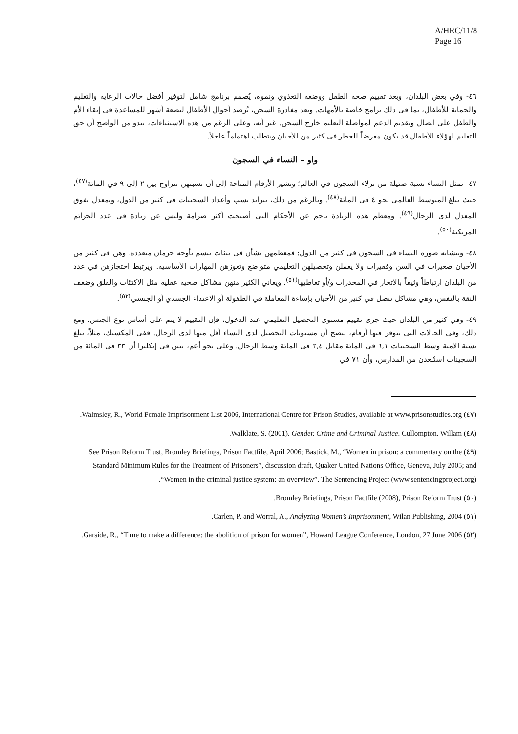A/HRC/11/8
Page 16
٤٦- وفي بعض البلدان، وبعد تقييم صحة الطفل ووضعه التغذوي ونموه، يُصمم برنامج شامل لتوفير أفضل حالات الرعاية والتعليم والحماية للأطفال، بما في ذلك برامج خاصة بالأمهات. وبعد مغادرة السجن، تُرصد أحوال الأطفال لبضعة أشهر للمساعدة في إبقاء الأم والطفل على اتصال وتقديم الدعم لمواصلة التعليم خارج السجن. غير أنه، وعلى الرغم من هذه الاستثناءات، يبدو من الواضح أن حق التعليم لهؤلاء الأطفال قد يكون معرضاً للخطر في كثير من الأحيان ويتطلب اهتماماً عاجلاً.
واو – النساء في السجون
٤٧- تمثل النساء نسبة ضئيلة من نزلاء السجون في العالم؛ وتشير الأرقام المتاحة إلى أن نسبتهن تتراوح بين ٢ إلى ٩ في المائة<sup>(٤٧)</sup>، حيث يبلغ المتوسط العالمي نحو ٤ في المائة<sup>(٤٨)</sup>. وبالرغم من ذلك، تتزايد نسب وأعداد السجينات في كثير من الدول، وبمعدل يفوق المعدل لدى الرجال<sup>(٤٩)</sup>. ومعظم هذه الزيادة ناجم عن الأحكام التي أصبحت أكثر صرامة وليس عن زيادة في عدد الجرائم المرتكبة<sup>(٥٠)</sup>.
٤٨- وتتشابه صورة النساء في السجون في كثير من الدول: فمعظمهن نشأن في بيئات تتسم بأوجه حرمان متعددة. وهن في كثير من الأحيان صغيرات في السن وفقيرات ولا يعملن وتحصيلهن التعليمي متواضع وتعوزهن المهارات الأساسية. ويرتبط احتجازهن في عدد من البلدان ارتباطاً وثيقاً بالاتجار في المخدرات و/أو تعاطيها<sup>(٥١)</sup>. ويعاني الكثير منهن مشاكل صحية عقلية مثل الاكتئاب والقلق وضعف الثقة بالنفس، وهي مشاكل تتصل في كثير من الأحيان بإساءة المعاملة في الطفولة أو الاعتداء الجسدي أو الجنسي<sup>(٥٢)</sup>.
٤٩- وفي كثير من البلدان حيث جرى تقييم مستوى التحصيل التعليمي عند الدخول، فإن التقييم لا يتم على أساس نوع الجنس. ومع ذلك، وفي الحالات التي تتوفر فيها أرقام، يتضح أن مستويات التحصيل لدى النساء أقل منها لدى الرجال. ففي المكسيك، مثلاً، تبلغ نسبة الأمية وسط السجينات ٦,١ في المائة مقابل ٢,٤ في المائة وسط الرجال. وعلى نحو أعم، تبين في إنكلترا أن ٣٣ في المائة من السجينات استُبعدن من المدارس، وأن ٧١ في
(٤٧) Walmsley, R., World Female Imprisonment List 2006, International Centre for Prison Studies, available at www.prisonstudies.org.
(٤٨) Walklate, S. (2001), Gender, Crime and Criminal Justice. Cullompton, Willam.
(٤٩) See Prison Reform Trust, Bromley Briefings, Prison Factfile, April 2006; Bastick, M., “Women in prison: a commentary on the Standard Minimum Rules for the Treatment of Prisoners”, discussion draft, Quaker United Nations Office, Geneva, July 2005; and “Women in the criminal justice system: an overview”, The Sentencing Project (www.sentencingproject.org).
(٥٠) Bromley Briefings, Prison Factfile (2008), Prison Reform Trust.
(٥١) Carlen, P. and Worral, A., Analyzing Women’s Imprisonment, Wilan Publishing, 2004.
(٥٢) Garside, R., “Time to make a difference: the abolition of prison for women”, Howard League Conference, London, 27 June 2006.